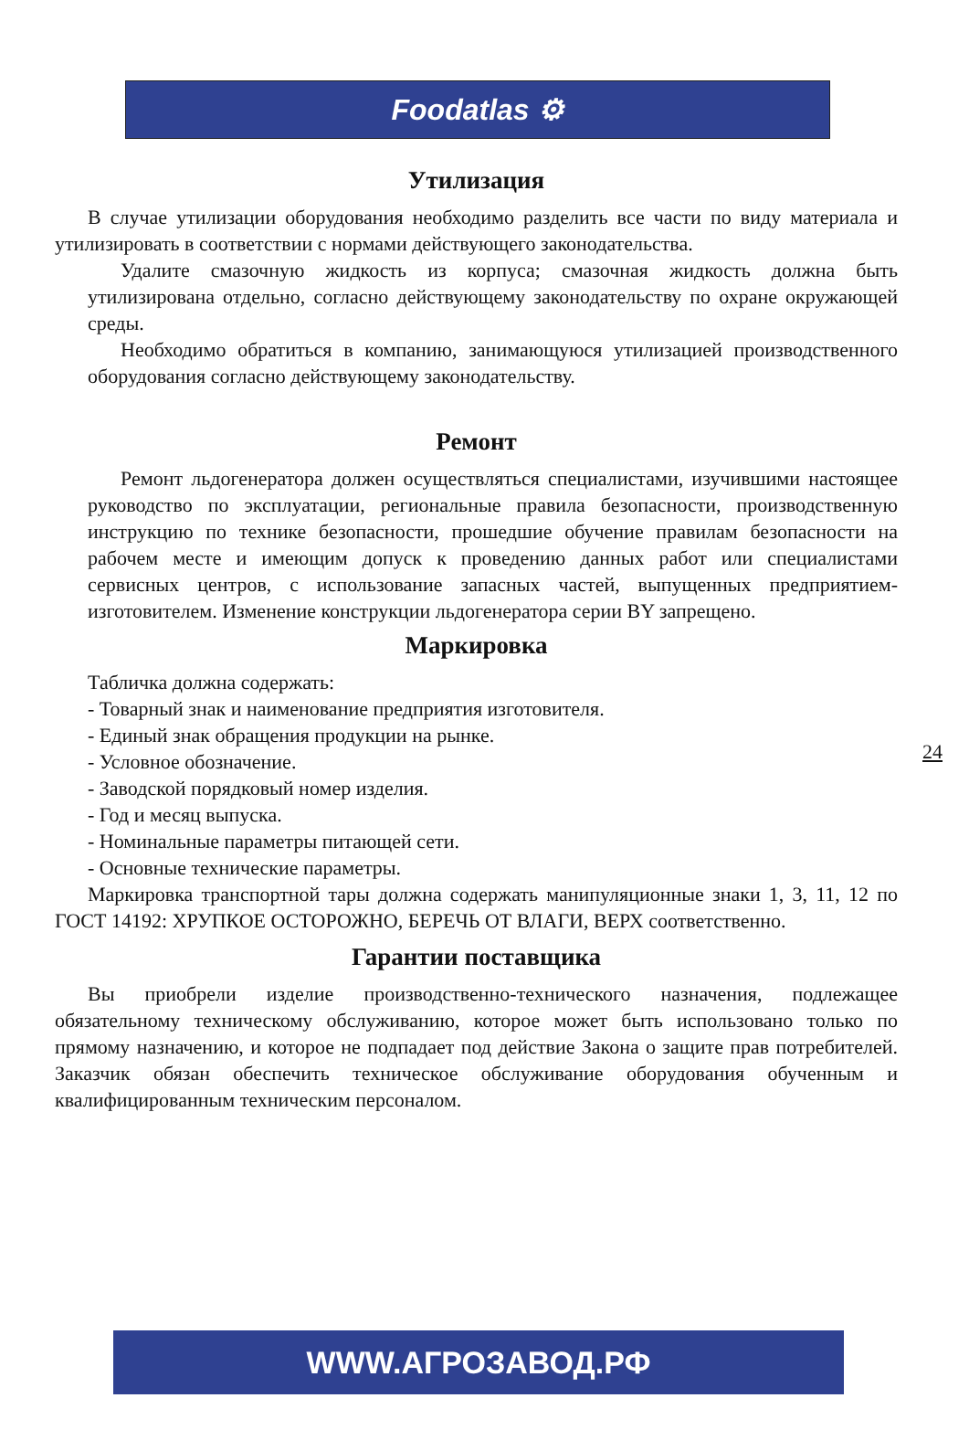Foodatlas ⚙
Утилизация
В случае утилизации оборудования необходимо разделить все части по виду материала и утилизировать в соответствии с нормами действующего законодательства.
Удалите смазочную жидкость из корпуса; смазочная жидкость должна быть утилизирована отдельно, согласно действующему законодательству по охране окружающей среды.
Необходимо обратиться в компанию, занимающуюся утилизацией производственного оборудования согласно действующему законодательству.
Ремонт
Ремонт льдогенератора должен осуществляться специалистами, изучившими настоящее руководство по эксплуатации, региональные правила безопасности, производственную инструкцию по технике безопасности, прошедшие обучение правилам безопасности на рабочем месте и имеющим допуск к проведению данных работ или специалистами сервисных центров, с использование запасных частей, выпущенных предприятием-изготовителем. Изменение конструкции льдогенератора серии BY запрещено.
Маркировка
Табличка должна содержать:
- Товарный знак и наименование предприятия изготовителя.
- Единый знак обращения продукции на рынке.
- Условное обозначение.
- Заводской порядковый номер изделия.
- Год и месяц выпуска.
- Номинальные параметры питающей сети.
- Основные технические параметры.
Маркировка транспортной тары должна содержать манипуляционные знаки 1, 3, 11, 12 по ГОСТ 14192: ХРУПКОЕ ОСТОРОЖНО, БЕРЕЧЬ ОТ ВЛАГИ, ВЕРХ соответственно.
Гарантии поставщика
Вы приобрели изделие производственно-технического назначения, подлежащее обязательному техническому обслуживанию, которое может быть использовано только по прямому назначению, и которое не подпадает под действие Закона о защите прав потребителей. Заказчик обязан обеспечить техническое обслуживание оборудования обученным и квалифицированным техническим персоналом.
24
WWW.АГРОЗАВОД.РФ